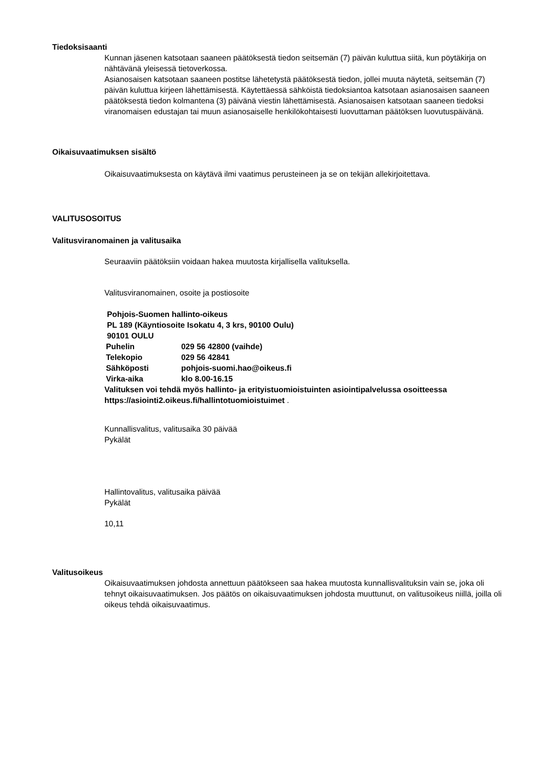Tiedoksisaanti
Kunnan jäsenen katsotaan saaneen päätöksestä tiedon seitsemän (7) päivän kuluttua siitä, kun pöytäkirja on nähtävänä yleisessä tietoverkossa.
Asianosaisen katsotaan saaneen postitse lähetetystä päätöksestä tiedon, jollei muuta näytetä, seitsemän (7) päivän kuluttua kirjeen lähettämisestä. Käytettäessä sähköistä tiedoksiantoa katsotaan asianosaisen saaneen päätöksestä tiedon kolmantena (3) päivänä viestin lähettämisestä. Asianosaisen katsotaan saaneen tiedoksi viranomaisen edustajan tai muun asianosaiselle henkilökohtaisesti luovuttaman päätöksen luovutuspäivänä.
Oikaisuvaatimuksen sisältö
Oikaisuvaatimuksesta on käytävä ilmi vaatimus perusteineen ja se on tekijän allekirjoitettava.
VALITUSOSOITUS
Valitusviranomainen ja valitusaika
Seuraaviin päätöksiin voidaan hakea muutosta kirjallisella valituksella.
Valitusviranomainen, osoite ja postiosoite
Pohjois-Suomen hallinto-oikeus
PL 189 (Käyntiosoite Isokatu 4, 3 krs, 90100 Oulu)
90101 OULU
| Puhelin | 029 56 42800 (vaihde) |
| Telekopio | 029 56 42841 |
| Sähköposti | pohjois-suomi.hao@oikeus.fi |
| Virka-aika | klo 8.00-16.15 |
Valituksen voi tehdä myös hallinto- ja erityistuomioistuinten asiointipalvelussa osoitteessa https://asiointi2.oikeus.fi/hallintotuomioistuimet .
Kunnallisvalitus, valitusaika 30 päivää
Pykälät
Hallintovalitus, valitusaika päivää
Pykälät
10,11
Valitusoikeus
Oikaisuvaatimuksen johdosta annettuun päätökseen saa hakea muutosta kunnallisvalituksin vain se, joka oli tehnyt oikaisuvaatimuksen. Jos päätös on oikaisuvaatimuksen johdosta muuttunut, on valitusoikeus niillä, joilla oli oikeus tehdä oikaisuvaatimus.